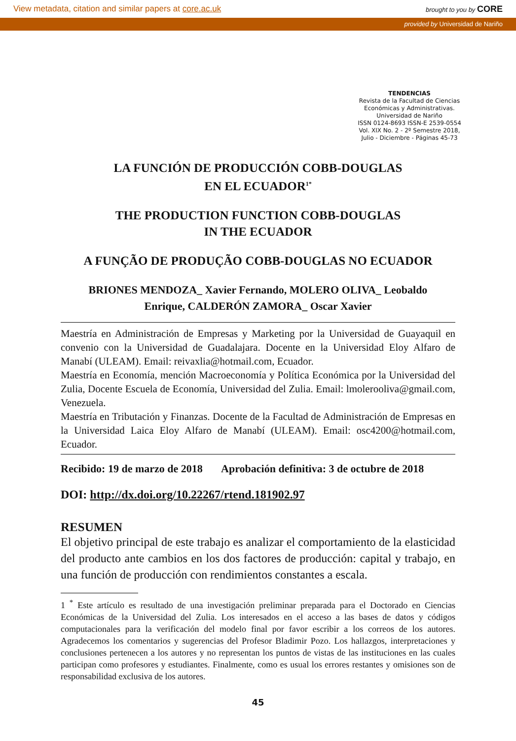View metadata, citation and similar papers at core.ac.uk brought to you by CORE
provided by Universidad de Nariño
TENDENCIAS
Revista de la Facultad de Ciencias Económicas y Administrativas.
Universidad de Nariño
ISSN 0124-8693 ISSN-E 2539-0554
Vol. XIX No. 2 - 2º Semestre 2018,
Julio - Diciembre - Páginas 45-73
LA FUNCIÓN DE PRODUCCIÓN COBB-DOUGLAS
EN EL ECUADOR<sup>1*</sup>
THE PRODUCTION FUNCTION COBB-DOUGLAS
IN THE ECUADOR
A FUNÇÃO DE PRODUÇÃO COBB-DOUGLAS NO ECUADOR
BRIONES MENDOZA_ Xavier Fernando, MOLERO OLIVA_ Leobaldo Enrique, CALDERÓN ZAMORA_ Oscar Xavier
Maestría en Administración de Empresas y Marketing por la Universidad de Guayaquil en convenio con la Universidad de Guadalajara. Docente en la Universidad Eloy Alfaro de Manabí (ULEAM). Email: reivaxlia@hotmail.com, Ecuador.
Maestría en Economía, mención Macroeconomía y Política Económica por la Universidad del Zulia, Docente Escuela de Economía, Universidad del Zulia. Email: lmolerooliva@gmail.com, Venezuela.
Maestría en Tributación y Finanzas. Docente de la Facultad de Administración de Empresas en la Universidad Laica Eloy Alfaro de Manabí (ULEAM). Email: osc4200@hotmail.com, Ecuador.
Recibido: 19 de marzo de 2018 Aprobación definitiva: 3 de octubre de 2018
DOI: http://dx.doi.org/10.22267/rtend.181902.97
RESUMEN
El objetivo principal de este trabajo es analizar el comportamiento de la elasticidad del producto ante cambios en los dos factores de producción: capital y trabajo, en una función de producción con rendimientos constantes a escala.
1 <sup>*</sup> Este artículo es resultado de una investigación preliminar preparada para el Doctorado en Ciencias Económicas de la Universidad del Zulia. Los interesados en el acceso a las bases de datos y códigos computacionales para la verificación del modelo final por favor escribir a los correos de los autores. Agradecemos los comentarios y sugerencias del Profesor Bladimir Pozo. Los hallazgos, interpretaciones y conclusiones pertenecen a los autores y no representan los puntos de vistas de las instituciones en las cuales participan como profesores y estudiantes. Finalmente, como es usual los errores restantes y omisiones son de responsabilidad exclusiva de los autores.
45